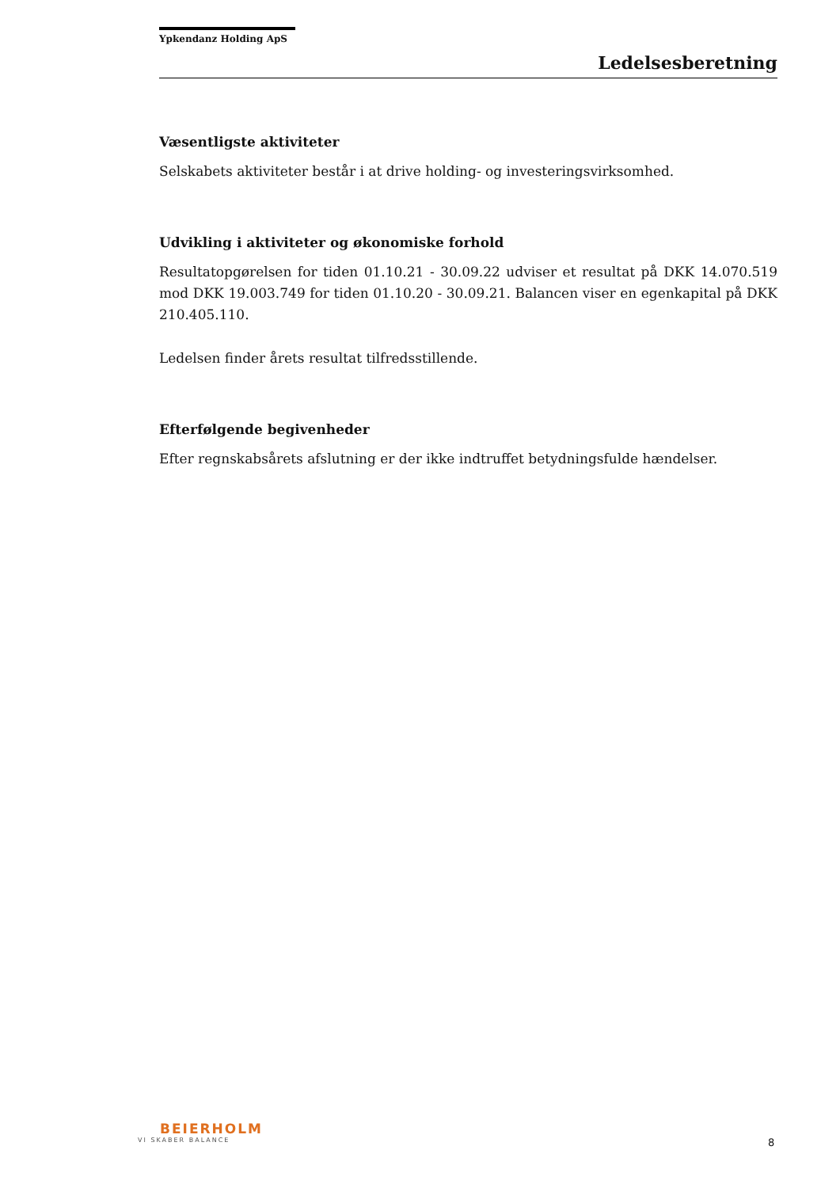Ypkendanz Holding ApS
Ledelsesberetning
Væsentligste aktiviteter
Selskabets aktiviteter består i at drive holding- og investeringsvirksomhed.
Udvikling i aktiviteter og økonomiske forhold
Resultatopgørelsen for tiden 01.10.21 - 30.09.22 udviser et resultat på DKK 14.070.519 mod DKK 19.003.749 for tiden 01.10.20 - 30.09.21. Balancen viser en egenkapital på DKK 210.405.110.
Ledelsen finder årets resultat tilfredsstillende.
Efterfølgende begivenheder
Efter regnskabsårets afslutning er der ikke indtruffet betydningsfulde hændelser.
BEIERHOLM
VI SKABER BALANCE
8